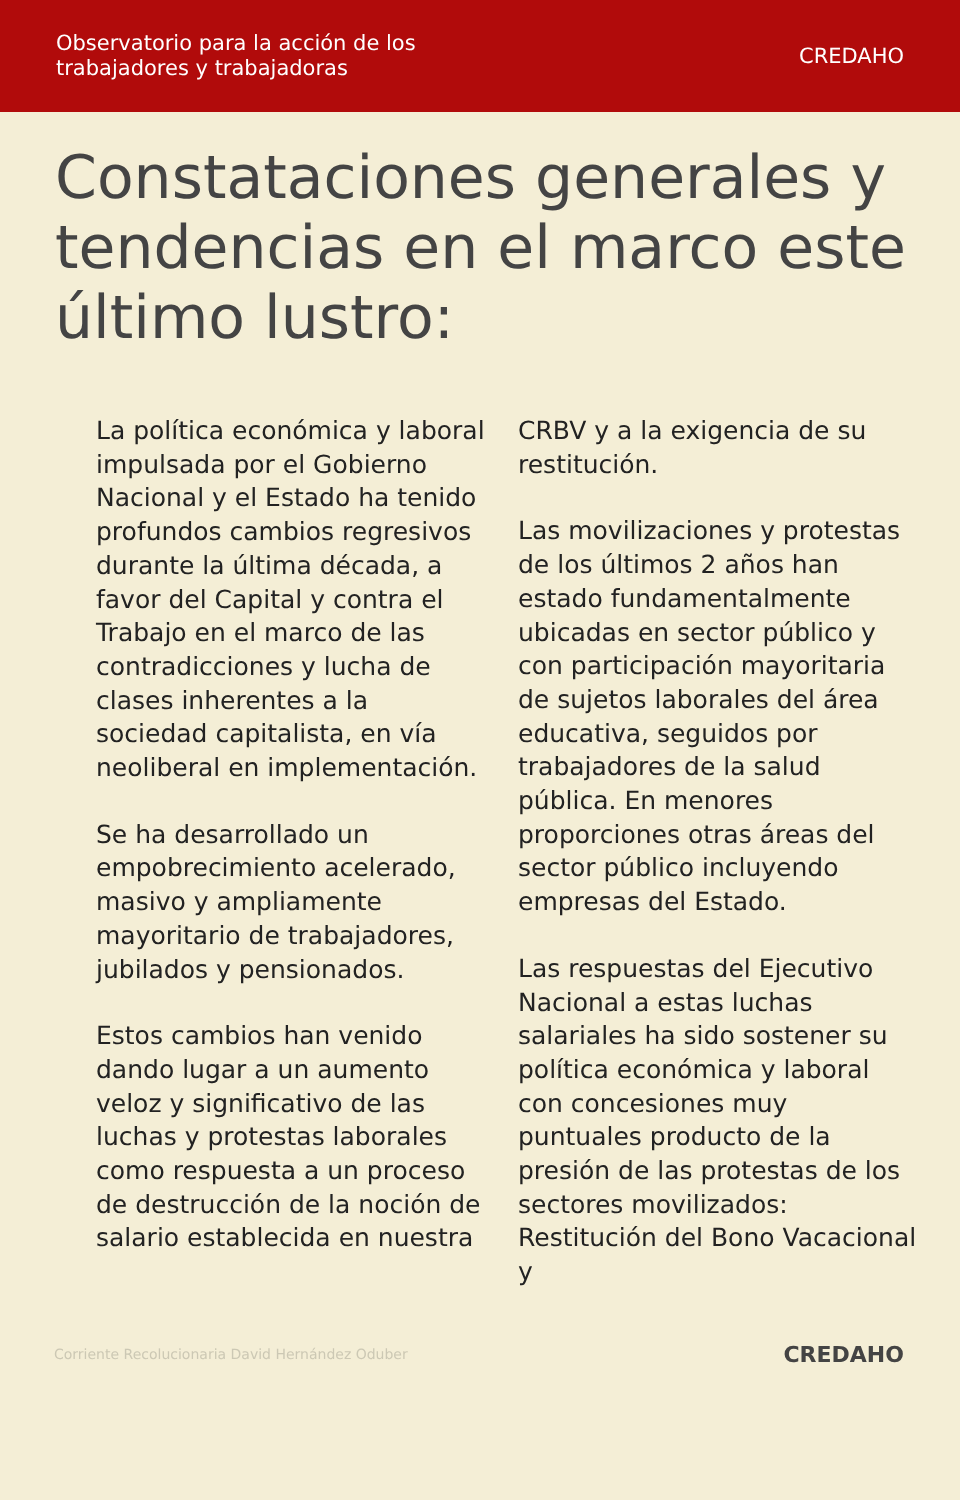Observatorio para la acción de los
trabajadores y trabajadoras
CREDAHO
Constataciones generales y tendencias en el marco este último lustro:
La política económica y laboral impulsada por el Gobierno Nacional y el Estado ha tenido profundos cambios regresivos durante la última década, a favor del Capital y contra el Trabajo en el marco de las contradicciones y lucha de clases inherentes a la sociedad capitalista, en vía neoliberal en implementación.
Se ha desarrollado un empobrecimiento acelerado, masivo y ampliamente mayoritario de trabajadores, jubilados y pensionados.
Estos cambios han venido dando lugar a un aumento veloz y significativo de las luchas y protestas laborales como respuesta a un proceso de destrucción de la noción de salario establecida en nuestra
CRBV y a la exigencia de su restitución.
Las movilizaciones y protestas de los últimos 2 años han estado fundamentalmente ubicadas en sector público y con participación mayoritaria de sujetos laborales del área educativa, seguidos por trabajadores de la salud pública. En menores proporciones otras áreas del sector público incluyendo empresas del Estado.
Las respuestas del Ejecutivo Nacional a estas luchas salariales ha sido sostener su política económica y laboral con concesiones muy puntuales producto de la presión de las protestas de los sectores movilizados: Restitución del Bono Vacacional y
Corriente Recolucionaria David Hernández Oduber
CREDAHO